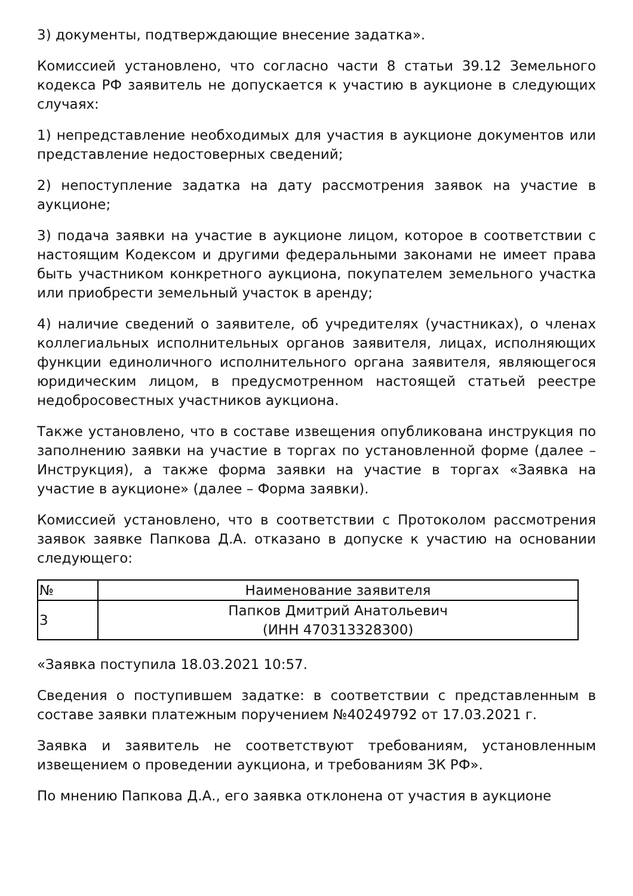3) документы, подтверждающие внесение задатка».
Комиссией установлено, что согласно части 8 статьи 39.12 Земельного кодекса РФ заявитель не допускается к участию в аукционе в следующих случаях:
1) непредставление необходимых для участия в аукционе документов или представление недостоверных сведений;
2) непоступление задатка на дату рассмотрения заявок на участие в аукционе;
3) подача заявки на участие в аукционе лицом, которое в соответствии с настоящим Кодексом и другими федеральными законами не имеет права быть участником конкретного аукциона, покупателем земельного участка или приобрести земельный участок в аренду;
4) наличие сведений о заявителе, об учредителях (участниках), о членах коллегиальных исполнительных органов заявителя, лицах, исполняющих функции единоличного исполнительного органа заявителя, являющегося юридическим лицом, в предусмотренном настоящей статьей реестре недобросовестных участников аукциона.
Также установлено, что в составе извещения опубликована инструкция по заполнению заявки на участие в торгах по установленной форме (далее – Инструкция), а также форма заявки на участие в торгах «Заявка на участие в аукционе» (далее – Форма заявки).
Комиссией установлено, что в соответствии с Протоколом рассмотрения заявок заявке Папкова Д.А. отказано в допуске к участию на основании следующего:
| № | Наименование заявителя |
| --- | --- |
| 3 | Папков Дмитрий Анатольевич (ИНН 470313328300) |
«Заявка поступила 18.03.2021 10:57.
Сведения о поступившем задатке: в соответствии с представленным в составе заявки платежным поручением №40249792 от 17.03.2021 г.
Заявка и заявитель не соответствуют требованиям, установленным извещением о проведении аукциона, и требованиям ЗК РФ».
По мнению Папкова Д.А., его заявка отклонена от участия в аукционе